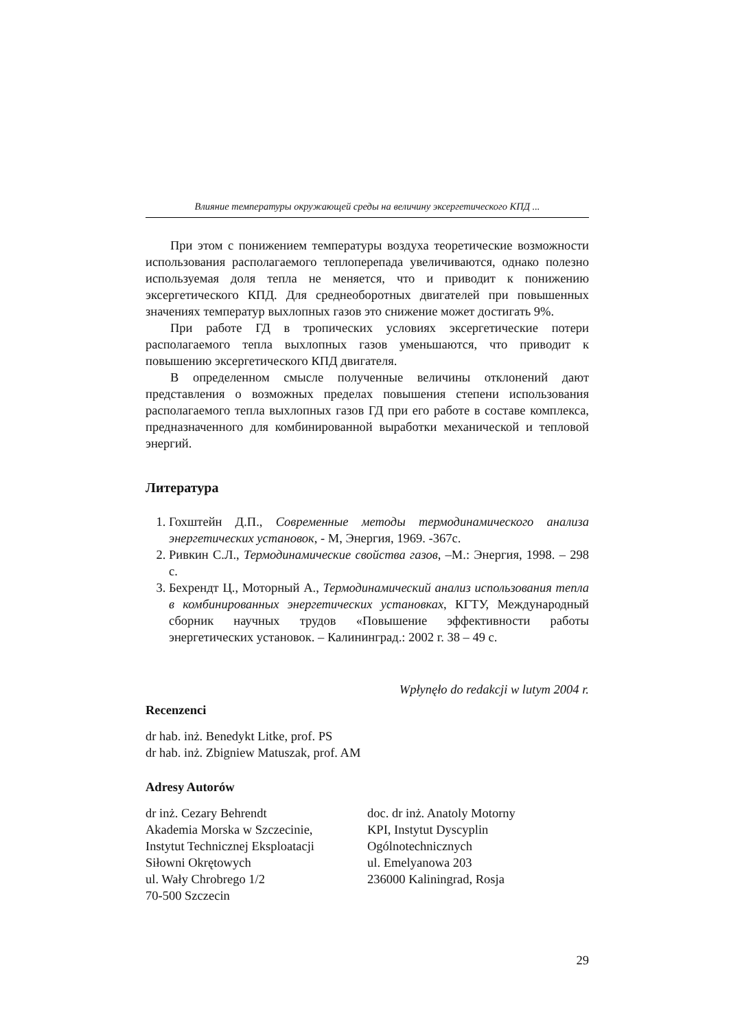Влияние температуры окружающей среды на величину эксергетического КПД ...
При этом с понижением температуры воздуха теоретические возможности использования располагаемого теплоперепада увеличиваются, однако полезно используемая доля тепла не меняется, что и приводит к понижению эксергетического КПД. Для среднеоборотных двигателей при повышенных значениях температур выхлопных газов это снижение может достигать 9%.
При работе ГД в тропических условиях эксергетические потери располагаемого тепла выхлопных газов уменьшаются, что приводит к повышению эксергетического КПД двигателя.
В определенном смысле полученные величины отклонений дают представления о возможных пределах повышения степени использования располагаемого тепла выхлопных газов ГД при его работе в составе комплекса, предназначенного для комбинированной выработки механической и тепловой энергий.
Литература
1. Гохштейн Д.П., Современные методы термодинамического анализа энергетических установок, - М, Энергия, 1969. -367с.
2. Ривкин С.Л., Термодинамические свойства газов, –М.: Энергия, 1998. – 298 с.
3. Бехрендт Ц., Моторный А., Термодинамический анализ использования тепла в комбинированных энергетических установках, КГТУ, Международный сборник научных трудов «Повышение эффективности работы энергетических установок. – Калининград.: 2002 г. 38 – 49 с.
Wpłynęło do redakcji w lutym 2004 r.
Recenzenci
dr hab. inż. Benedykt Litke, prof. PS
dr hab. inż. Zbigniew Matuszak, prof. AM
Adresy Autorów
dr inż. Cezary Behrendt
Akademia Morska w Szczecinie,
Instytut Technicznej Eksploatacji
Siłowni Okrętowych
ul. Wały Chrobrego 1/2
70-500 Szczecin
doc. dr inż. Anatoly Motorny
KPI, Instytut Dyscyplin
Ogólnotechnicznych
ul. Emelyanowa 203
236000 Kaliningrad, Rosja
29